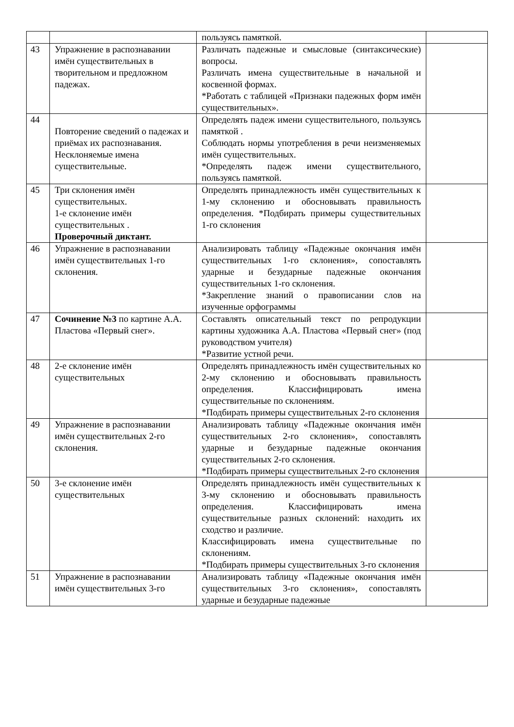| | | пользуясь памяткой. | |
| 43 | Упражнение в распознавании имён существительных в творительном и предложном падежах. | Различать падежные и смысловые (синтаксические) вопросы. Различать имена существительные в начальной и косвенной формах. *Работать с таблицей «Признаки падежных форм имён существительных». | |
| 44 | Повторение сведений о падежах и приёмах их распознавания. Несклоняемые имена существительные. | Определять падеж имени существительного, пользуясь памяткой . Соблюдать нормы употребления в речи неизменяемых имён существительных. *Определять падеж имени существительного, пользуясь памяткой. | |
| 45 | Три склонения имён существительных. 1-е склонение имён существительных . Проверочный диктант. | Определять принадлежность имён существительных к 1-му склонению и обосновывать правильность определения. *Подбирать примеры существительных 1-го склонения | |
| 46 | Упражнение в распознавании имён существительных 1-го склонения. | Анализировать таблицу «Падежные окончания имён существительных 1-го склонения», сопоставлять ударные и безударные падежные окончания существительных 1-го склонения. *Закрепление знаний о правописании слов на изученные орфограммы | |
| 47 | Сочинение №3 по картине А.А. Пластова «Первый снег». | Составлять описательный текст по репродукции картины художника А.А. Пластова «Первый снег» (под руководством учителя) *Развитие устной речи. | |
| 48 | 2-е склонение имён существительных | Определять принадлежность имён существительных ко 2-му склонению и обосновывать правильность определения. Классифицировать имена существительные по склонениям. *Подбирать примеры существительных 2-го склонения | |
| 49 | Упражнение в распознавании имён существительных 2-го склонения. | Анализировать таблицу «Падежные окончания имён существительных 2-го склонения», сопоставлять ударные и безударные падежные окончания существительных 2-го склонения. *Подбирать примеры существительных 2-го склонения | |
| 50 | 3-е склонение имён существительных | Определять принадлежность имён существительных к 3-му склонению и обосновывать правильность определения. Классифицировать имена существительные разных склонений: находить их сходство и различие. Классифицировать имена существительные по склонениям. *Подбирать примеры существительных 3-го склонения | |
| 51 | Упражнение в распознавании имён существительных 3-го | Анализировать таблицу «Падежные окончания имён существительных 3-го склонения», сопоставлять ударные и безударные падежные | |